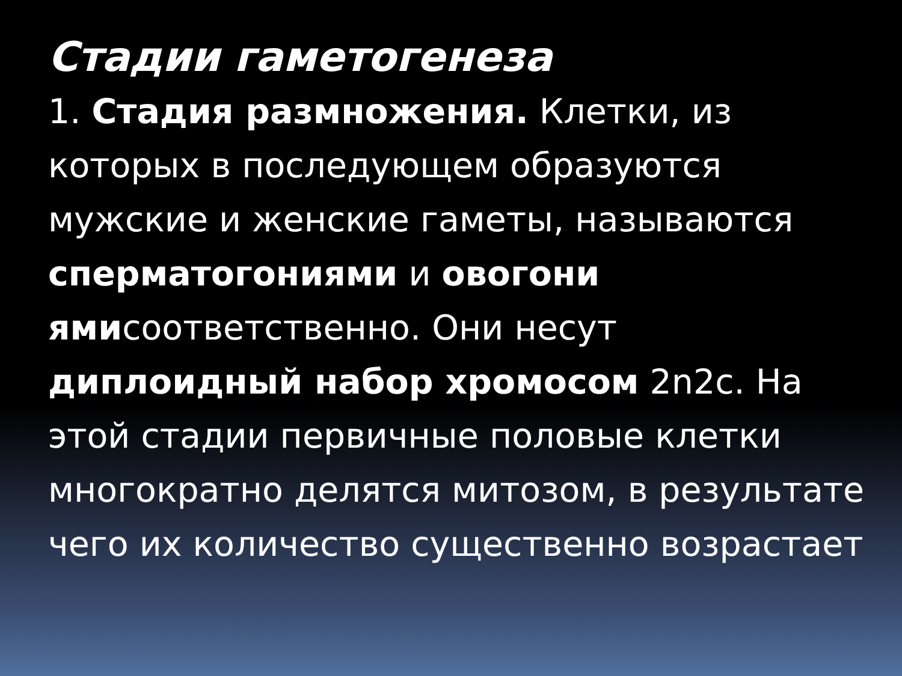Стадии гаметогенеза
1. Стадия размножения. Клетки, из которых в последующем образуются мужские и женские гаметы, называются сперматогониями и овогони ямисоответственно. Они несут диплоидный набор хромосом 2n2c. На этой стадии первичные половые клетки многократно делятся митозом, в результате чего их количество существенно возрастает